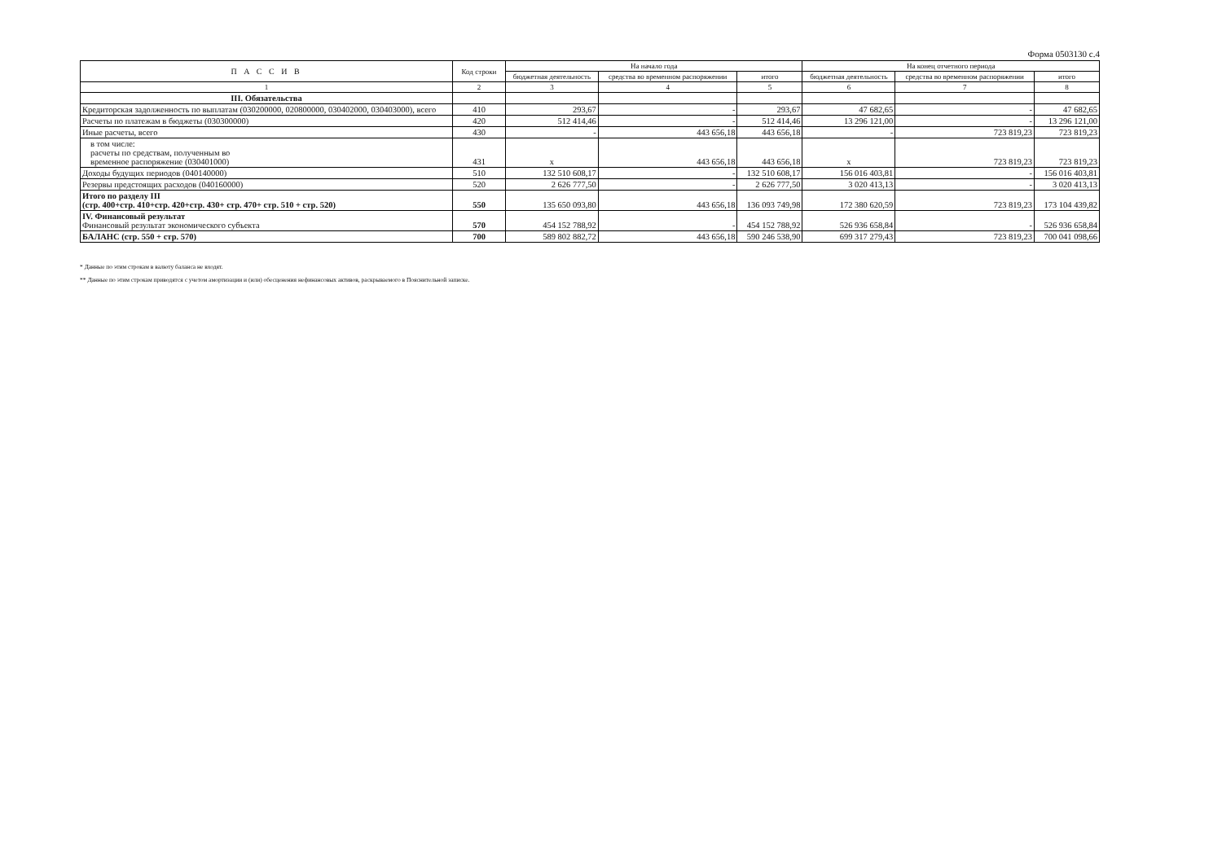Форма 0503130 с.4
| П А С С И В | Код строки | На начало года | | | На конец отчетного периода | | |
| --- | --- | --- | --- | --- | --- | --- | --- |
| | | бюджетная деятельность | средства во временном распоряжении | итого | бюджетная деятельность | средства во временном распоряжении | итого |
| 1 | 2 | 3 | 4 | 5 | 6 | 7 | 8 |
| III. Обязательства | | | | | | | |
| Кредиторская задолженность по выплатам (030200000, 020800000, 030402000, 030403000), всего | 410 | 293,67 | - | 293,67 | 47 682,65 | - | 47 682,65 |
| Расчеты по платежам в бюджеты (030300000) | 420 | 512 414,46 | - | 512 414,46 | 13 296 121,00 | - | 13 296 121,00 |
| Иные расчеты, всего | 430 | - | 443 656,18 | 443 656,18 | - | 723 819,23 | 723 819,23 |
| в том числе: расчеты по средствам, полученным во временное распоряжение (030401000) | 431 | x | 443 656,18 | 443 656,18 | x | 723 819,23 | 723 819,23 |
| Доходы будущих периодов (040140000) | 510 | 132 510 608,17 | - | 132 510 608,17 | 156 016 403,81 | - | 156 016 403,81 |
| Резервы предстоящих расходов (040160000) | 520 | 2 626 777,50 | - | 2 626 777,50 | 3 020 413,13 | - | 3 020 413,13 |
| Итого по разделу III (стр. 400+стр. 410+стр. 420+стр. 430+ стр. 470+ стр. 510 + стр. 520) | 550 | 135 650 093,80 | 443 656,18 | 136 093 749,98 | 172 380 620,59 | 723 819,23 | 173 104 439,82 |
| IV. Финансовый результат Финансовый результат экономического субъекта | 570 | 454 152 788,92 | - | 454 152 788,92 | 526 936 658,84 | - | 526 936 658,84 |
| БАЛАНС (стр. 550 + стр. 570) | 700 | 589 802 882,72 | 443 656,18 | 590 246 538,90 | 699 317 279,43 | 723 819,23 | 700 041 098,66 |
* Данные по этим строкам в валюту баланса не входят.
** Данные по этим строкам приводятся с учетом амортизации и (или) обесценения нефинансовых активов, раскрываемого в Пояснительной записке.